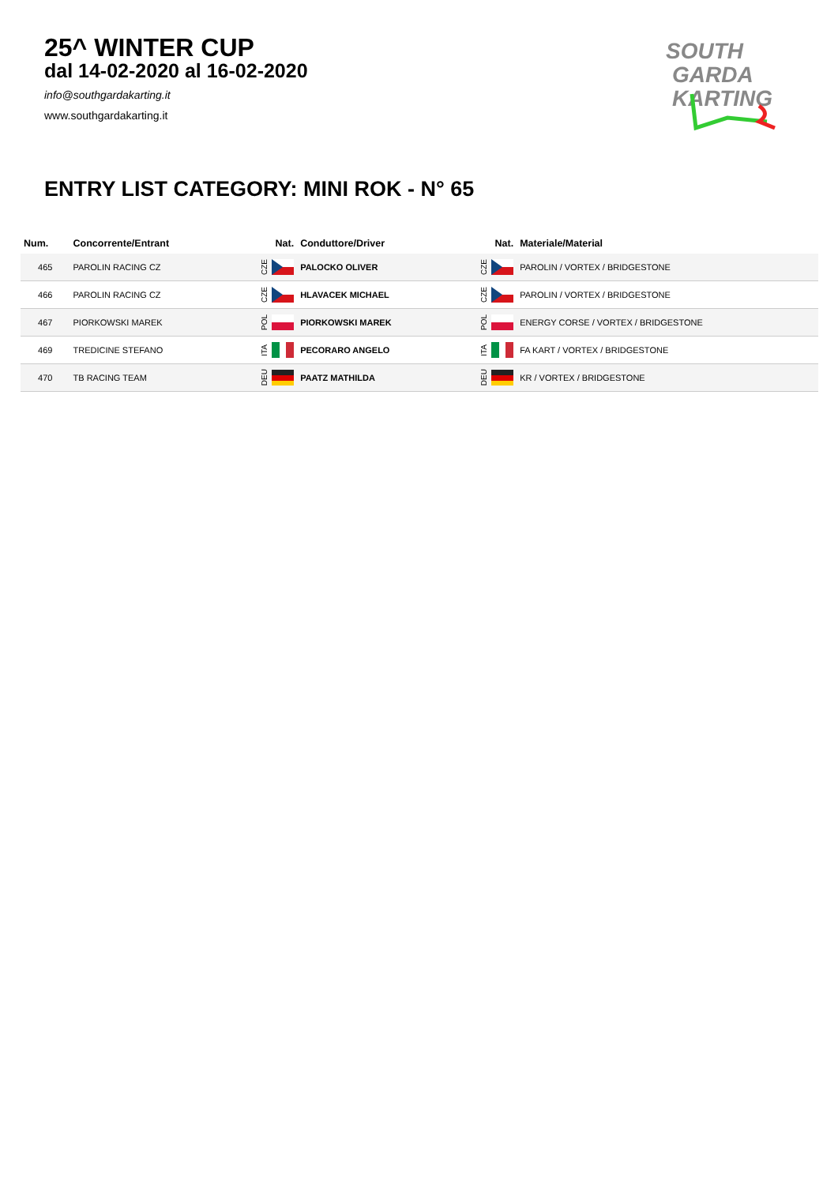25^ WINTER CUP
dal 14-02-2020 al 16-02-2020
info@southgardakarting.it
www.southgardakarting.it
SOUTH
GARDA
KARTING
ENTRY LIST CATEGORY: MINI ROK - N° 65
| Num. | Concorrente/Entrant | Nat. | Conduttore/Driver | Nat. | Materiale/Material |
| --- | --- | --- | --- | --- | --- |
| 465 | PAROLIN RACING CZ | CZE | PALOCKO OLIVER | CZE | PAROLIN / VORTEX / BRIDGESTONE |
| 466 | PAROLIN RACING CZ | CZE | HLAVACEK MICHAEL | CZE | PAROLIN / VORTEX / BRIDGESTONE |
| 467 | PIORKOWSKI MAREK | POL | PIORKOWSKI MAREK | POL | ENERGY CORSE / VORTEX / BRIDGESTONE |
| 469 | TREDICINE STEFANO | ITA | PECORARO ANGELO | ITA | FA KART / VORTEX / BRIDGESTONE |
| 470 | TB RACING TEAM | DEU | PAATZ MATHILDA | DEU | KR / VORTEX / BRIDGESTONE |